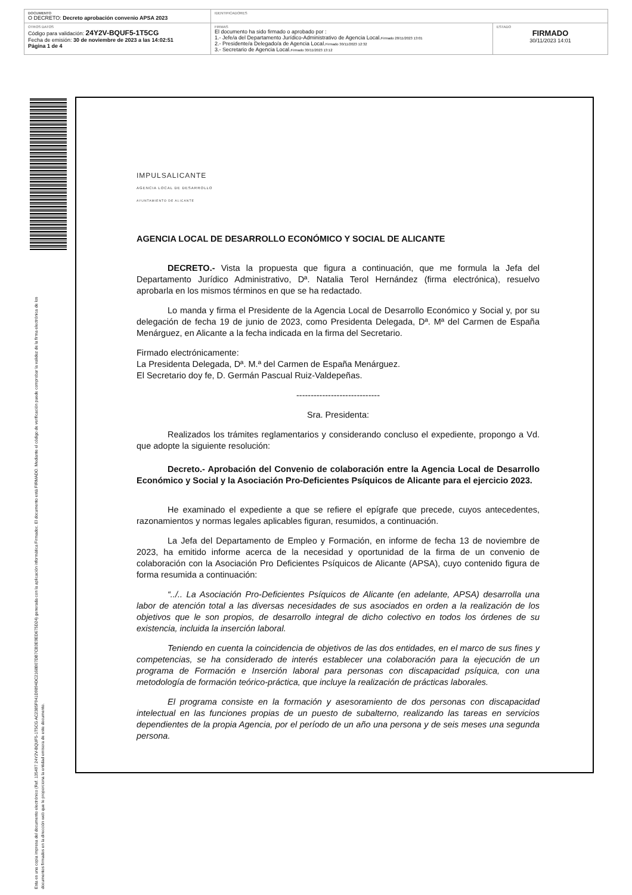| DOCUMENTO O DECRETO: Decreto aprobación convenio APSA 2023 | IDENTIFICADORES | |
| OTROS DATOS Código para validación: 24Y2V-BQUF5-1T5CG Fecha de emisión: 30 de noviembre de 2023 a las 14:02:51 Página 1 de 4 | FIRMAS El documento ha sido firmado o aprobado por : 1.- Jefe/a del Departamento Jurídico-Administrativo de Agencia Local. Firmado 28/11/2023 13:01 2.- Presidente/a Delegado/a de Agencia Local. Firmado 30/11/2023 12:32 3.- Secretario de Agencia Local. Firmado 30/11/2023 13:12 | ESTADO FIRMADO 30/11/2023 14:01 |
Esta es una copia impresa del documento electrónico (Ref. 135497 24Y2V-BQUF5-1T5CG AC2385F941D9894DC2168B07DB7CB3E9ED675D24) generada con la aplicación informática Firmadoc. El documento está FIRMADO. Mediante el código de verificación puede comprobar la validez de la firma electrónica de los documentos firmados en la dirección web que le proporciona la entidad emisora de este documento.
IMPULSALICANTE
AGENCIA LOCAL DE DESARROLLO
AYUNTAMIENTO DE ALICANTE
AGENCIA LOCAL DE DESARROLLO ECONÓMICO Y SOCIAL DE ALICANTE
DECRETO.- Vista la propuesta que figura a continuación, que me formula la Jefa del Departamento Jurídico Administrativo, Dª. Natalia Terol Hernández (firma electrónica), resuelvo aprobarla en los mismos términos en que se ha redactado.
Lo manda y firma el Presidente de la Agencia Local de Desarrollo Económico y Social y, por su delegación de fecha 19 de junio de 2023, como Presidenta Delegada, Dª. Mª del Carmen de España Menárguez, en Alicante a la fecha indicada en la firma del Secretario.
Firmado electrónicamente:
La Presidenta Delegada, Dª. M.ª del Carmen de España Menárguez.
El Secretario doy fe, D. Germán Pascual Ruiz-Valdepeñas.
-----------------------------
Sra. Presidenta:
Realizados los trámites reglamentarios y considerando concluso el expediente, propongo a Vd. que adopte la siguiente resolución:
Decreto.- Aprobación del Convenio de colaboración entre la Agencia Local de Desarrollo Económico y Social y la Asociación Pro-Deficientes Psíquicos de Alicante para el ejercicio 2023.
He examinado el expediente a que se refiere el epígrafe que precede, cuyos antecedentes, razonamientos y normas legales aplicables figuran, resumidos, a continuación.
La Jefa del Departamento de Empleo y Formación, en informe de fecha 13 de noviembre de 2023, ha emitido informe acerca de la necesidad y oportunidad de la firma de un convenio de colaboración con la Asociación Pro Deficientes Psíquicos de Alicante (APSA), cuyo contenido figura de forma resumida a continuación:
“../.. La Asociación Pro-Deficientes Psíquicos de Alicante (en adelante, APSA) desarrolla una labor de atención total a las diversas necesidades de sus asociados en orden a la realización de los objetivos que le son propios, de desarrollo integral de dicho colectivo en todos los órdenes de su existencia, incluida la inserción laboral.
Teniendo en cuenta la coincidencia de objetivos de las dos entidades, en el marco de sus fines y competencias, se ha considerado de interés establecer una colaboración para la ejecución de un programa de Formación e Inserción laboral para personas con discapacidad psíquica, con una metodología de formación teórico-práctica, que incluye la realización de prácticas laborales.
El programa consiste en la formación y asesoramiento de dos personas con discapacidad intelectual en las funciones propias de un puesto de subalterno, realizando las tareas en servicios dependientes de la propia Agencia, por el período de un año una persona y de seis meses una segunda persona.